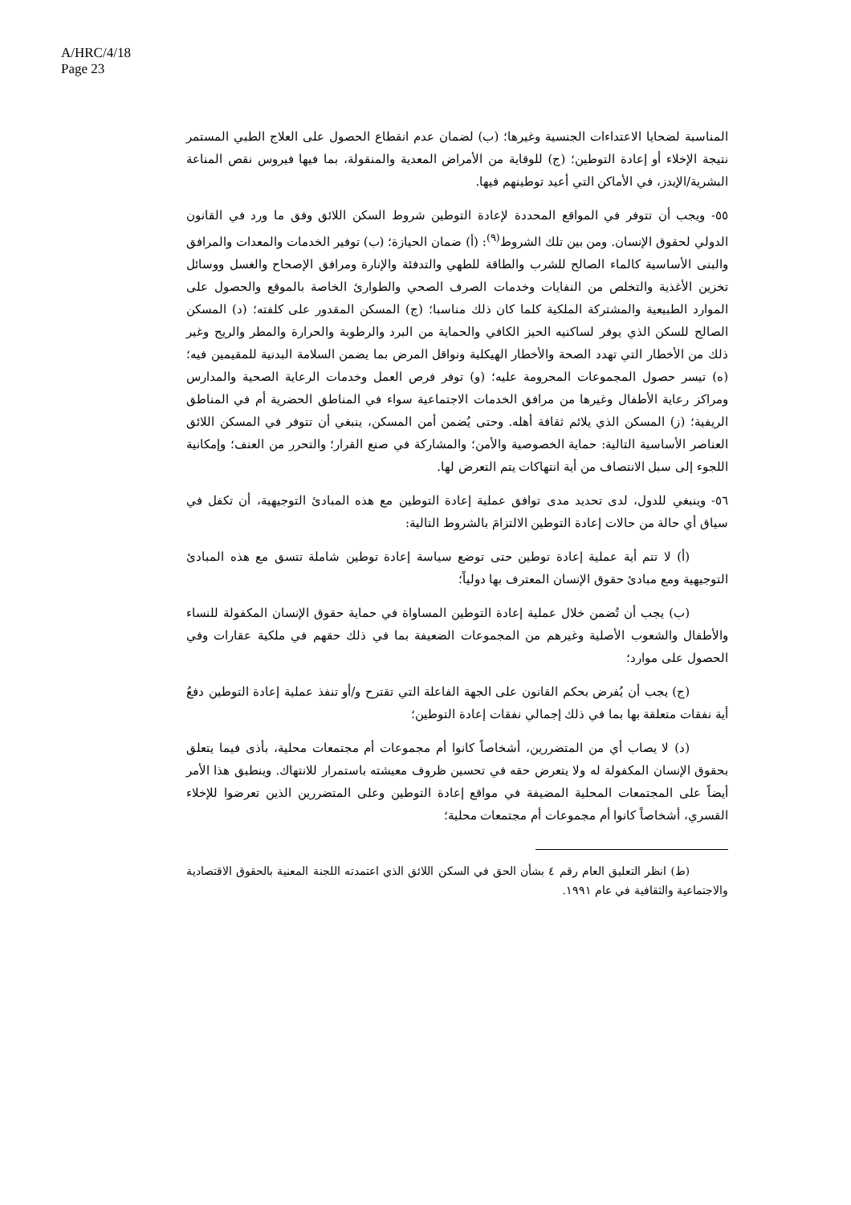A/HRC/4/18
Page 23
المناسبة لضحايا الاعتداءات الجنسية وغيرها؛ (ب) لضمان عدم انقطاع الحصول على العلاج الطبي المستمر نتيجة الإخلاء أو إعادة التوطين؛ (ج) للوقاية من الأمراض المعدية والمنقولة، بما فيها فيروس نقص المناعة البشرية/الإيدز، في الأماكن التي أعيد توطينهم فيها.
٥٥- ويجب أن تتوفر في المواقع المحددة لإعادة التوطين شروط السكن اللائق وفق ما ورد في القانون الدولي لحقوق الإنسان. ومن بين تلك الشروط<sup>(٩)</sup>: (أ) ضمان الحيازة؛ (ب) توفير الخدمات والمعدات والمرافق والبنى الأساسية كالماء الصالح للشرب والطاقة للطهي والتدفئة والإنارة ومرافق الإصحاح والغسل ووسائل تخزين الأغذية والتخلص من النفايات وخدمات الصرف الصحي والطوارئ الخاصة بالموقع والحصول على الموارد الطبيعية والمشتركة الملكية كلما كان ذلك مناسبا؛ (ج) المسكن المقدور على كلفته؛ (د) المسكن الصالح للسكن الذي يوفر لساكنيه الحيز الكافي والحماية من البرد والرطوبة والحرارة والمطر والريح وغير ذلك من الأخطار التي تهدد الصحة والأخطار الهيكلية ونواقل المرض بما يضمن السلامة البدنية للمقيمين فيه؛ (ه) تيسر حصول المجموعات المحرومة عليه؛ (و) توفر فرص العمل وخدمات الرعاية الصحية والمدارس ومراكز رعاية الأطفال وغيرها من مرافق الخدمات الاجتماعية سواء في المناطق الحضرية أم في المناطق الريفية؛ (ز) المسكن الذي يلائم ثقافة أهله. وحتى يُضمن أمن المسكن، ينبغي أن تتوفر في المسكن اللائق العناصر الأساسية التالية: حماية الخصوصية والأمن؛ والمشاركة في صنع القرار؛ والتحرر من العنف؛ وإمكانية اللجوء إلى سبل الانتصاف من أية انتهاكات يتم التعرض لها.
٥٦- وينبغي للدول، لدى تحديد مدى توافق عملية إعادة التوطين مع هذه المبادئ التوجيهية، أن تكفل في سياق أي حالة من حالات إعادة التوطين الالتزامَ بالشروط التالية:
(أ) لا تتم أية عملية إعادة توطين حتى توضع سياسة إعادة توطين شاملة تتسق مع هذه المبادئ التوجيهية ومع مبادئ حقوق الإنسان المعترف بها دولياً؛
(ب) يجب أن تُضمن خلال عملية إعادة التوطين المساواة في حماية حقوق الإنسان المكفولة للنساء والأطفال والشعوب الأصلية وغيرهم من المجموعات الضعيفة بما في ذلك حقهم في ملكية عقارات وفي الحصول على موارد؛
(ج) يجب أن يُفرض بحكم القانون على الجهة الفاعلة التي تقترح و/أو تنفذ عملية إعادة التوطين دفعُ أية نفقات متعلقة بها بما في ذلك إجمالي نفقات إعادة التوطين؛
(د) لا يصاب أي من المتضررين، أشخاصاً كانوا أم مجموعات أم مجتمعات محلية، بأذى فيما يتعلق بحقوق الإنسان المكفولة له ولا يتعرض حقه في تحسين ظروف معيشته باستمرار للانتهاك. وينطبق هذا الأمر أيضاً على المجتمعات المحلية المضيفة في مواقع إعادة التوطين وعلى المتضررين الذين تعرضوا للإخلاء القسري، أشخاصاً كانوا أم مجموعات أم مجتمعات محلية؛
(ط) انظر التعليق العام رقم ٤ بشأن الحق في السكن اللائق الذي اعتمدته اللجنة المعنية بالحقوق الاقتصادية والاجتماعية والثقافية في عام ١٩٩١.